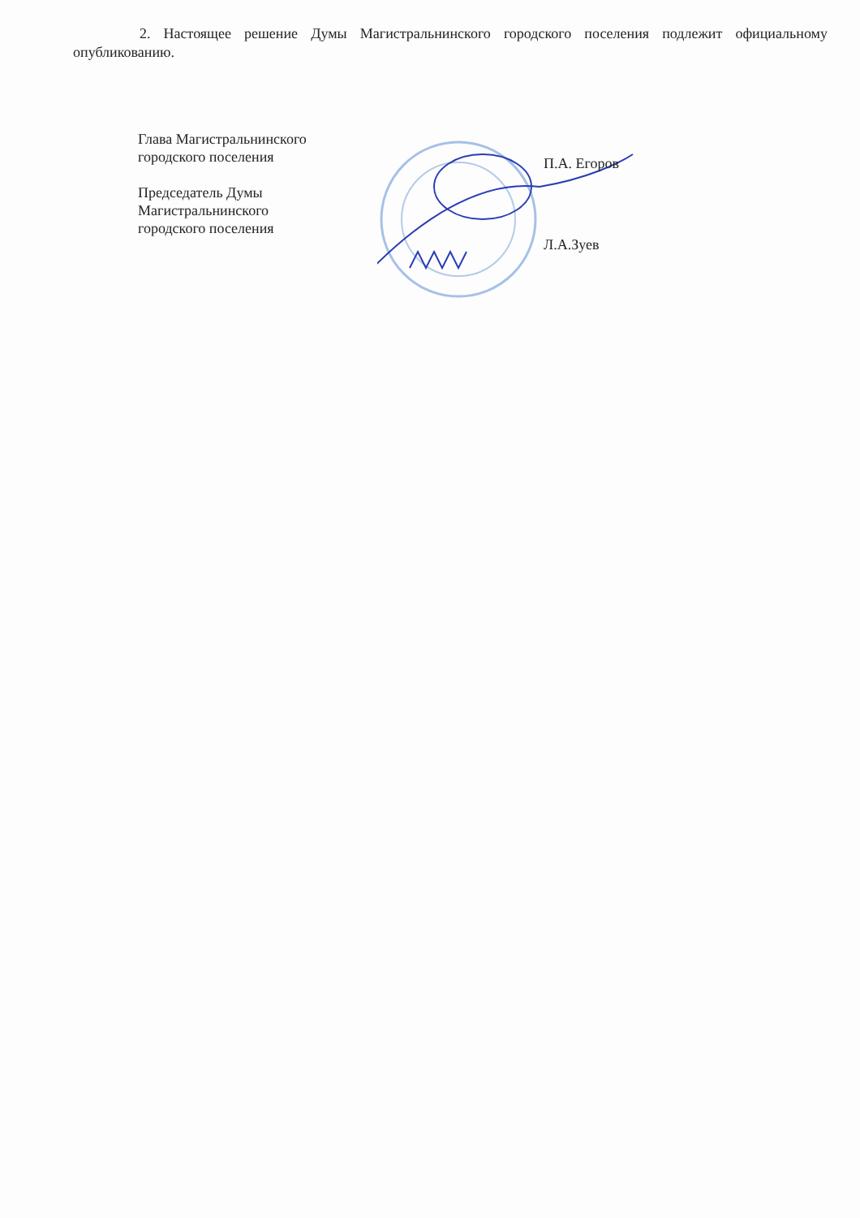2. Настоящее решение Думы Магистральнинского городского поселения подлежит официальному опубликованию.
Глава Магистральнинского
городского поселения
Председатель Думы
Магистральнинского
городского поселения
П.А. Егоров
Л.А.Зуев